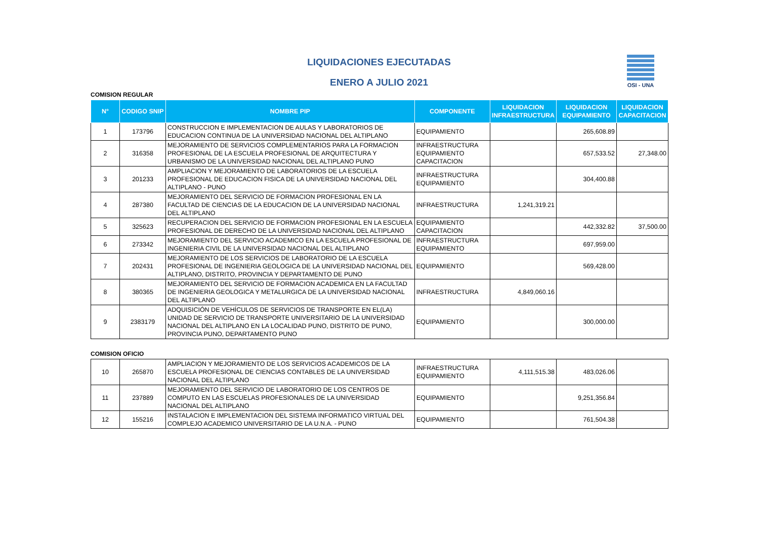OSI - UNA
LIQUIDACIONES EJECUTADAS
ENERO A JULIO 2021
COMISION REGULAR
| N° | CODIGO SNIP | NOMBRE PIP | COMPONENTE | LIQUIDACION INFRAESTRUCTURA | LIQUIDACION EQUIPAMIENTO | LIQUIDACION CAPACITACION |
| --- | --- | --- | --- | --- | --- | --- |
| 1 | 173796 | CONSTRUCCION E IMPLEMENTACION DE AULAS Y LABORATORIOS DE EDUCACION CONTINUA DE LA UNIVERSIDAD NACIONAL DEL ALTIPLANO | EQUIPAMIENTO | | 265,608.89 | |
| 2 | 316358 | MEJORAMIENTO DE SERVICIOS COMPLEMENTARIOS PARA LA FORMACION PROFESIONAL DE LA ESCUELA PROFESIONAL DE ARQUITECTURA Y URBANISMO DE LA UNIVERSIDAD NACIONAL DEL ALTIPLANO PUNO | INFRAESTRUCTURA EQUIPAMIENTO CAPACITACION | | 657,533.52 | 27,348.00 |
| 3 | 201233 | AMPLIACION Y MEJORAMIENTO DE LABORATORIOS DE LA ESCUELA PROFESIONAL DE EDUCACION FISICA DE LA UNIVERSIDAD NACIONAL DEL ALTIPLANO - PUNO | INFRAESTRUCTURA EQUIPAMIENTO | | 304,400.88 | |
| 4 | 287380 | MEJORAMIENTO DEL SERVICIO DE FORMACION PROFESIONAL EN LA FACULTAD DE CIENCIAS DE LA EDUCACION DE LA UNIVERSIDAD NACIONAL DEL ALTIPLANO | INFRAESTRUCTURA | 1,241,319.21 | | |
| 5 | 325623 | RECUPERACION DEL SERVICIO DE FORMACION PROFESIONAL EN LA ESCUELA PROFESIONAL DE DERECHO DE LA UNIVERSIDAD NACIONAL DEL ALTIPLANO | EQUIPAMIENTO CAPACITACION | | 442,332.82 | 37,500.00 |
| 6 | 273342 | MEJORAMIENTO DEL SERVICIO ACADEMICO EN LA ESCUELA PROFESIONAL DE INGENIERIA CIVIL DE LA UNIVERSIDAD NACIONAL DEL ALTIPLANO | INFRAESTRUCTURA EQUIPAMIENTO | | 697,959.00 | |
| 7 | 202431 | MEJORAMIENTO DE LOS SERVICIOS DE LABORATORIO DE LA ESCUELA PROFESIONAL DE INGENIERIA GEOLOGICA DE LA UNIVERSIDAD NACIONAL DEL ALTIPLANO, DISTRITO, PROVINCIA Y DEPARTAMENTO DE PUNO | EQUIPAMIENTO | | 569,428.00 | |
| 8 | 380365 | MEJORAMIENTO DEL SERVICIO DE FORMACION ACADEMICA EN LA FACULTAD DE INGENIERIA GEOLOGICA Y METALURGICA DE LA UNIVERSIDAD NACIONAL DEL ALTIPLANO | INFRAESTRUCTURA | 4,849,060.16 | | |
| 9 | 2383179 | ADQUISICIÓN DE VEHÍCULOS DE SERVICIOS DE TRANSPORTE EN EL(LA) UNIDAD DE SERVICIO DE TRANSPORTE UNIVERSITARIO DE LA UNIVERSIDAD NACIONAL DEL ALTIPLANO EN LA LOCALIDAD PUNO, DISTRITO DE PUNO, PROVINCIA PUNO, DEPARTAMENTO PUNO | EQUIPAMIENTO | | 300,000.00 | |
COMISION OFICIO
| 10 | 265870 | AMPLIACION Y MEJORAMIENTO DE LOS SERVICIOS ACADEMICOS DE LA ESCUELA PROFESIONAL DE CIENCIAS CONTABLES DE LA UNIVERSIDAD NACIONAL DEL ALTIPLANO | INFRAESTRUCTURA EQUIPAMIENTO | 4,111,515.38 | 483,026.06 | |
| 11 | 237889 | MEJORAMIENTO DEL SERVICIO DE LABORATORIO DE LOS CENTROS DE COMPUTO EN LAS ESCUELAS PROFESIONALES DE LA UNIVERSIDAD NACIONAL DEL ALTIPLANO | EQUIPAMIENTO | | 9,251,356.84 | |
| 12 | 155216 | INSTALACION E IMPLEMENTACION DEL SISTEMA INFORMATICO VIRTUAL DEL COMPLEJO ACADEMICO UNIVERSITARIO DE LA U.N.A. - PUNO | EQUIPAMIENTO | | 761,504.38 | |